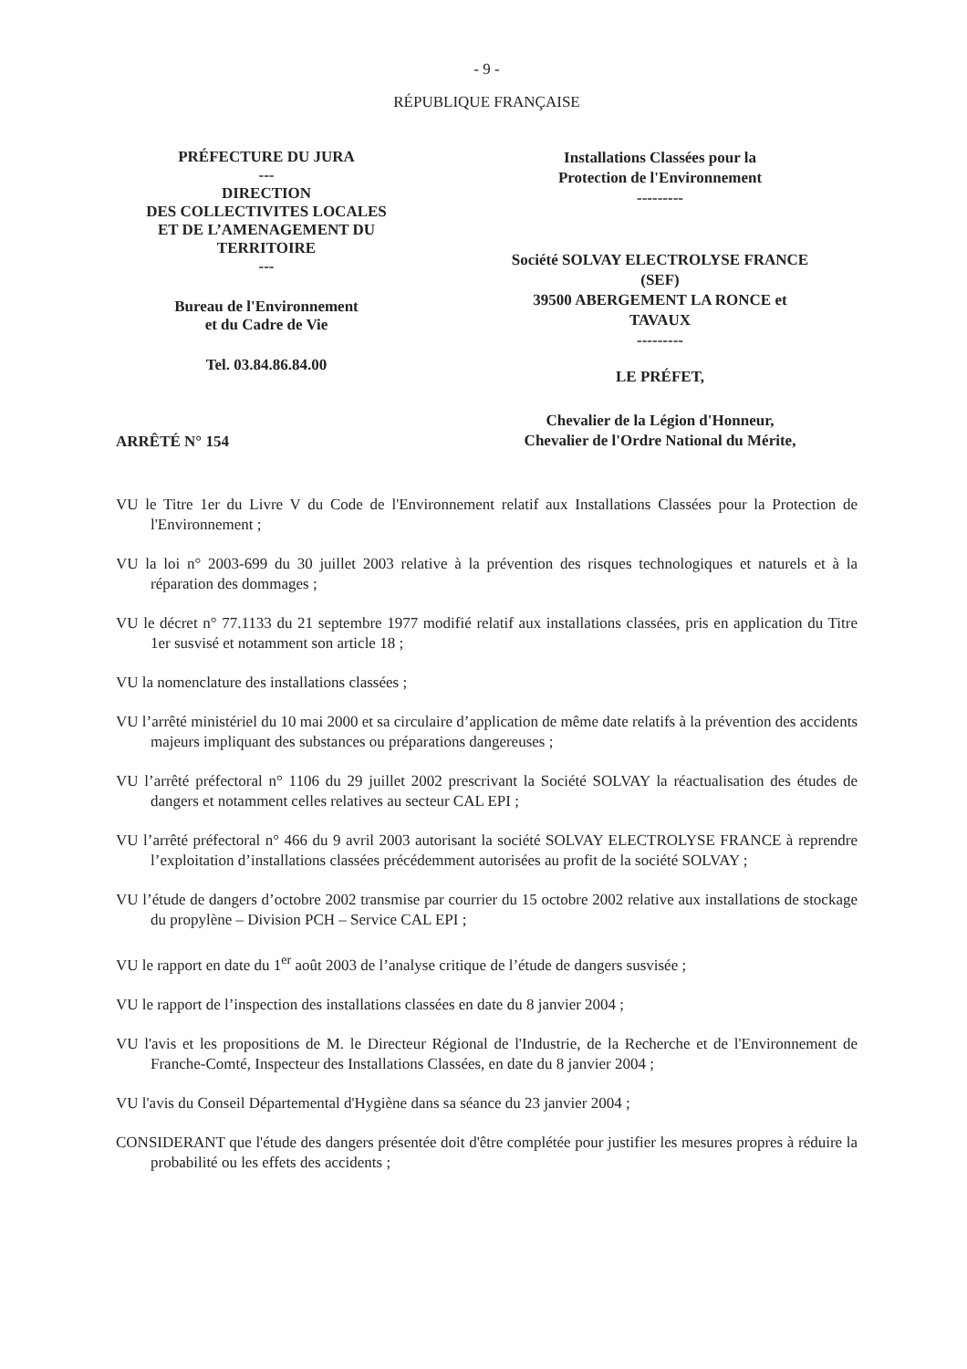- 9 -
RÉPUBLIQUE FRANÇAISE
PRÉFECTURE DU JURA
---
DIRECTION
DES COLLECTIVITES LOCALES
ET DE L’AMENAGEMENT DU TERRITOIRE
---
Bureau de l'Environnement
et du Cadre de Vie
Tel. 03.84.86.84.00
ARRÊTÉ N° 154
Installations Classées pour la
Protection de l'Environnement
---------
Société SOLVAY ELECTROLYSE FRANCE
(SEF)
39500 ABERGEMENT LA RONCE et
TAVAUX
---------
LE PRÉFET,
Chevalier de la Légion d'Honneur,
Chevalier de l'Ordre National du Mérite,
VU le Titre 1er du Livre V du Code de l'Environnement relatif aux Installations Classées pour la Protection de l'Environnement ;
VU la loi n° 2003-699 du 30 juillet 2003 relative à la prévention des risques technologiques et naturels et à la réparation des dommages ;
VU le décret n° 77.1133 du 21 septembre 1977 modifié relatif aux installations classées, pris en application du Titre 1er susvisé et notamment son article 18 ;
VU la nomenclature des installations classées ;
VU l’arrêté ministériel du 10 mai 2000 et sa circulaire d’application de même date relatifs à la prévention des accidents majeurs impliquant des substances ou préparations dangereuses ;
VU l’arrêté préfectoral n° 1106 du 29 juillet 2002 prescrivant la Société SOLVAY la réactualisation des études de dangers et notamment celles relatives au secteur CAL EPI ;
VU l’arrêté préfectoral n° 466 du 9 avril 2003 autorisant la société SOLVAY ELECTROLYSE FRANCE à reprendre l’exploitation d’installations classées précédemment autorisées au profit de la société SOLVAY ;
VU l’étude de dangers d’octobre 2002 transmise par courrier du 15 octobre 2002 relative aux installations de stockage du propylène – Division PCH – Service CAL EPI ;
VU le rapport en date du 1<sup>er</sup> août 2003 de l’analyse critique de l’étude de dangers susvisée ;
VU le rapport de l’inspection des installations classées en date du 8 janvier 2004 ;
VU l'avis et les propositions de M. le Directeur Régional de l'Industrie, de la Recherche et de l'Environnement de Franche-Comté, Inspecteur des Installations Classées, en date du 8 janvier 2004 ;
VU l'avis du Conseil Départemental d'Hygiène dans sa séance du 23 janvier 2004 ;
CONSIDERANT que l'étude des dangers présentée doit d'être complétée pour justifier les mesures propres à réduire la probabilité ou les effets des accidents ;